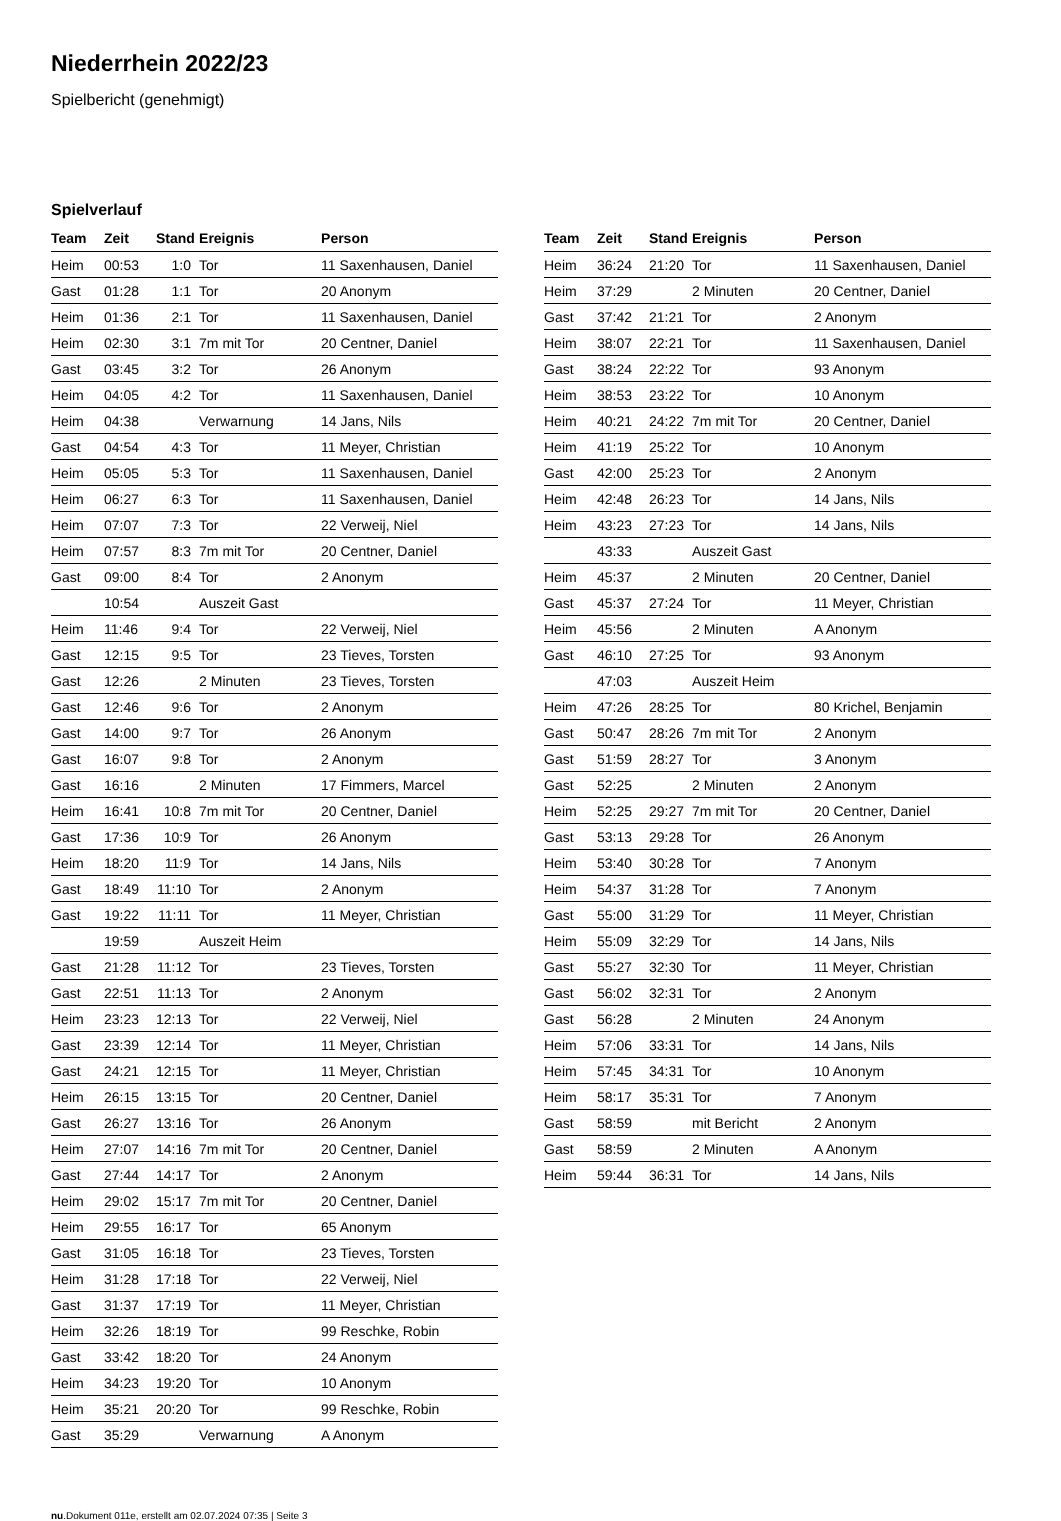Niederrhein 2022/23
Spielbericht (genehmigt)
Spielverlauf
| Team | Zeit | Stand | Ereignis | Person |
| --- | --- | --- | --- | --- |
| Heim | 00:53 | 1:0 | Tor | 11 Saxenhausen, Daniel |
| Gast | 01:28 | 1:1 | Tor | 20 Anonym |
| Heim | 01:36 | 2:1 | Tor | 11 Saxenhausen, Daniel |
| Heim | 02:30 | 3:1 | 7m mit Tor | 20 Centner, Daniel |
| Gast | 03:45 | 3:2 | Tor | 26 Anonym |
| Heim | 04:05 | 4:2 | Tor | 11 Saxenhausen, Daniel |
| Heim | 04:38 | | Verwarnung | 14 Jans, Nils |
| Gast | 04:54 | 4:3 | Tor | 11 Meyer, Christian |
| Heim | 05:05 | 5:3 | Tor | 11 Saxenhausen, Daniel |
| Heim | 06:27 | 6:3 | Tor | 11 Saxenhausen, Daniel |
| Heim | 07:07 | 7:3 | Tor | 22 Verweij, Niel |
| Heim | 07:57 | 8:3 | 7m mit Tor | 20 Centner, Daniel |
| Gast | 09:00 | 8:4 | Tor | 2 Anonym |
| | 10:54 | | Auszeit Gast | |
| Heim | 11:46 | 9:4 | Tor | 22 Verweij, Niel |
| Gast | 12:15 | 9:5 | Tor | 23 Tieves, Torsten |
| Gast | 12:26 | | 2 Minuten | 23 Tieves, Torsten |
| Gast | 12:46 | 9:6 | Tor | 2 Anonym |
| Gast | 14:00 | 9:7 | Tor | 26 Anonym |
| Gast | 16:07 | 9:8 | Tor | 2 Anonym |
| Gast | 16:16 | | 2 Minuten | 17 Fimmers, Marcel |
| Heim | 16:41 | 10:8 | 7m mit Tor | 20 Centner, Daniel |
| Gast | 17:36 | 10:9 | Tor | 26 Anonym |
| Heim | 18:20 | 11:9 | Tor | 14 Jans, Nils |
| Gast | 18:49 | 11:10 | Tor | 2 Anonym |
| Gast | 19:22 | 11:11 | Tor | 11 Meyer, Christian |
| | 19:59 | | Auszeit Heim | |
| Gast | 21:28 | 11:12 | Tor | 23 Tieves, Torsten |
| Gast | 22:51 | 11:13 | Tor | 2 Anonym |
| Heim | 23:23 | 12:13 | Tor | 22 Verweij, Niel |
| Gast | 23:39 | 12:14 | Tor | 11 Meyer, Christian |
| Gast | 24:21 | 12:15 | Tor | 11 Meyer, Christian |
| Heim | 26:15 | 13:15 | Tor | 20 Centner, Daniel |
| Gast | 26:27 | 13:16 | Tor | 26 Anonym |
| Heim | 27:07 | 14:16 | 7m mit Tor | 20 Centner, Daniel |
| Gast | 27:44 | 14:17 | Tor | 2 Anonym |
| Heim | 29:02 | 15:17 | 7m mit Tor | 20 Centner, Daniel |
| Heim | 29:55 | 16:17 | Tor | 65 Anonym |
| Gast | 31:05 | 16:18 | Tor | 23 Tieves, Torsten |
| Heim | 31:28 | 17:18 | Tor | 22 Verweij, Niel |
| Gast | 31:37 | 17:19 | Tor | 11 Meyer, Christian |
| Heim | 32:26 | 18:19 | Tor | 99 Reschke, Robin |
| Gast | 33:42 | 18:20 | Tor | 24 Anonym |
| Heim | 34:23 | 19:20 | Tor | 10 Anonym |
| Heim | 35:21 | 20:20 | Tor | 99 Reschke, Robin |
| Gast | 35:29 | | Verwarnung | A Anonym |
| Team | Zeit | Stand | Ereignis | Person |
| --- | --- | --- | --- | --- |
| Heim | 36:24 | 21:20 | Tor | 11 Saxenhausen, Daniel |
| Heim | 37:29 | | 2 Minuten | 20 Centner, Daniel |
| Gast | 37:42 | 21:21 | Tor | 2 Anonym |
| Heim | 38:07 | 22:21 | Tor | 11 Saxenhausen, Daniel |
| Gast | 38:24 | 22:22 | Tor | 93 Anonym |
| Heim | 38:53 | 23:22 | Tor | 10 Anonym |
| Heim | 40:21 | 24:22 | 7m mit Tor | 20 Centner, Daniel |
| Heim | 41:19 | 25:22 | Tor | 10 Anonym |
| Gast | 42:00 | 25:23 | Tor | 2 Anonym |
| Heim | 42:48 | 26:23 | Tor | 14 Jans, Nils |
| Heim | 43:23 | 27:23 | Tor | 14 Jans, Nils |
| | 43:33 | | Auszeit Gast | |
| Heim | 45:37 | | 2 Minuten | 20 Centner, Daniel |
| Gast | 45:37 | 27:24 | Tor | 11 Meyer, Christian |
| Heim | 45:56 | | 2 Minuten | A Anonym |
| Gast | 46:10 | 27:25 | Tor | 93 Anonym |
| | 47:03 | | Auszeit Heim | |
| Heim | 47:26 | 28:25 | Tor | 80 Krichel, Benjamin |
| Gast | 50:47 | 28:26 | 7m mit Tor | 2 Anonym |
| Gast | 51:59 | 28:27 | Tor | 3 Anonym |
| Gast | 52:25 | | 2 Minuten | 2 Anonym |
| Heim | 52:25 | 29:27 | 7m mit Tor | 20 Centner, Daniel |
| Gast | 53:13 | 29:28 | Tor | 26 Anonym |
| Heim | 53:40 | 30:28 | Tor | 7 Anonym |
| Heim | 54:37 | 31:28 | Tor | 7 Anonym |
| Gast | 55:00 | 31:29 | Tor | 11 Meyer, Christian |
| Heim | 55:09 | 32:29 | Tor | 14 Jans, Nils |
| Gast | 55:27 | 32:30 | Tor | 11 Meyer, Christian |
| Gast | 56:02 | 32:31 | Tor | 2 Anonym |
| Gast | 56:28 | | 2 Minuten | 24 Anonym |
| Heim | 57:06 | 33:31 | Tor | 14 Jans, Nils |
| Heim | 57:45 | 34:31 | Tor | 10 Anonym |
| Heim | 58:17 | 35:31 | Tor | 7 Anonym |
| Gast | 58:59 | | mit Bericht | 2 Anonym |
| Gast | 58:59 | | 2 Minuten | A Anonym |
| Heim | 59:44 | 36:31 | Tor | 14 Jans, Nils |
nu.Dokument 011e, erstellt am 02.07.2024 07:35 | Seite 3